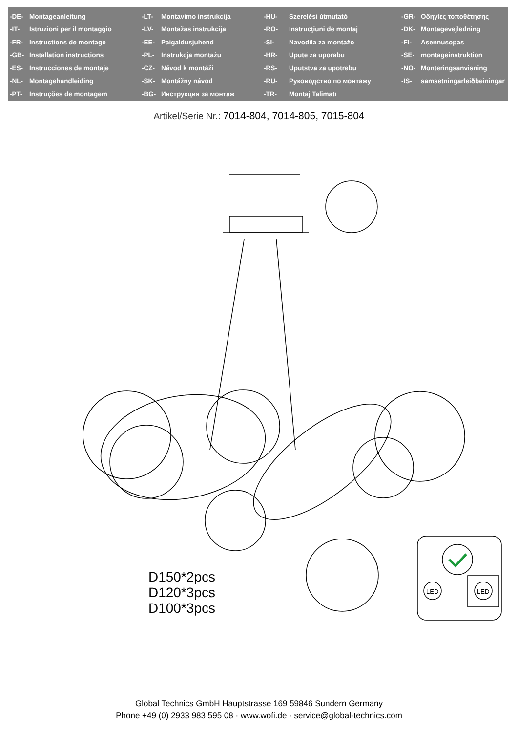| -DE- | Montageanleitung | -LT- | Montavimo instrukcija | -HU- | Szerelési útmutató | -GR- | Οδηγίες τοποθέτησης |
| -IT- | Istruzioni per il montaggio | -LV- | Montāžas instrukcija | -RO- | Instrucţiuni de montaj | -DK- | Montagevejledning |
| -FR- | Instructions de montage | -EE- | Paigaldusjuhend | -SI- | Navodila za montažo | -FI- | Asennusopas |
| -GB- | Installation instructions | -PL- | Instrukcja montażu | -HR- | Upute za uporabu | -SE- | montageinstruktion |
| -ES- | Instrucciones de montaje | -CZ- | Návod k montáži | -RS- | Uputstva za upotrebu | -NO- | Monteringsanvisning |
| -NL- | Montagehandleiding | -SK- | Montážny návod | -RU- | Руководство по монтажу | -IS- | samsetningarleiðbeiningar |
| -PT- | Instruções de montagem | -BG- | Инструкция за монтаж | -TR- | Montaj Talimatı | | |
Artikel/Serie Nr.: 7014-804, 7014-805, 7015-804
LED
LED
D150*2pcs
D120*3pcs
D100*3pcs
Global Technics GmbH Hauptstrasse 169 59846 Sundern Germany
Phone +49 (0) 2933 983 595 08 · www.wofi.de · service@global-technics.com